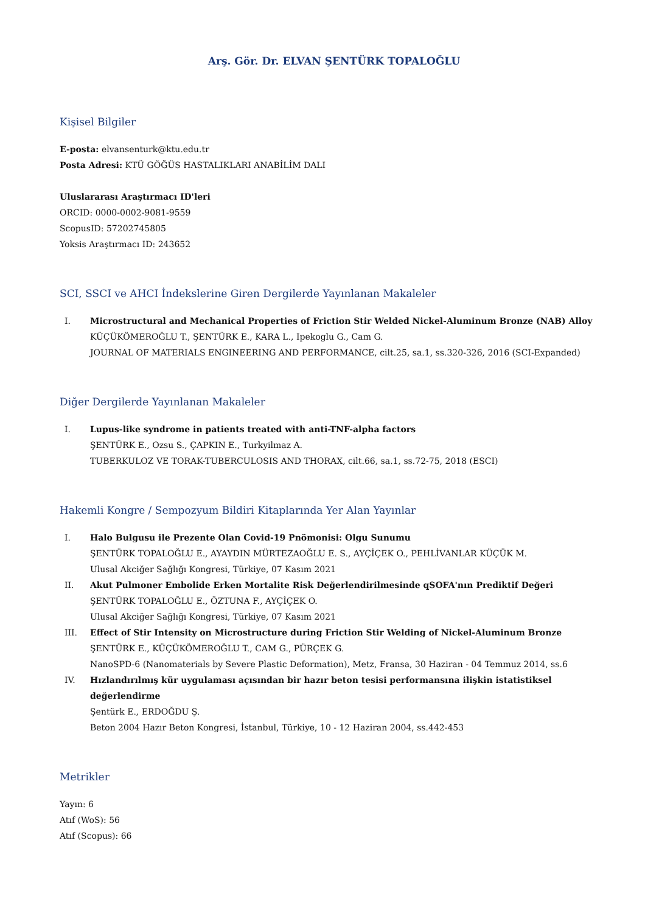Arş. Gör. Dr. ELVAN ŞENTÜRK TOPALOĞLU
Kişisel Bilgiler
E-posta: elvansenturk@ktu.edu.tr
Posta Adresi: KTÜ GÖĞÜS HASTALIKLARI ANABİLİM DALI
Uluslararası Araştırmacı ID'leri
ORCID: 0000-0002-9081-9559
ScopusID: 57202745805
Yoksis Araştırmacı ID: 243652
SCI, SSCI ve AHCI İndekslerine Giren Dergilerde Yayınlanan Makaleler
I. Microstructural and Mechanical Properties of Friction Stir Welded Nickel-Aluminum Bronze (NAB) Alloy
KÜÇÜKÖMEROĞLU T., ŞENTÜRK E., KARA L., Ipekoglu G., Cam G.
JOURNAL OF MATERIALS ENGINEERING AND PERFORMANCE, cilt.25, sa.1, ss.320-326, 2016 (SCI-Expanded)
Diğer Dergilerde Yayınlanan Makaleler
I. Lupus-like syndrome in patients treated with anti-TNF-alpha factors
ŞENTÜRK E., Ozsu S., ÇAPKIN E., Turkyilmaz A.
TUBERKULOZ VE TORAK-TUBERCULOSIS AND THORAX, cilt.66, sa.1, ss.72-75, 2018 (ESCI)
Hakemli Kongre / Sempozyum Bildiri Kitaplarında Yer Alan Yayınlar
I. Halo Bulgusu ile Prezente Olan Covid-19 Pnömonisi: Olgu Sunumu
ŞENTÜRK TOPALOĞLU E., AYAYDIN MÜRTEZAOĞLU E. S., AYÇİÇEK O., PEHLİVANLAR KÜÇÜK M.
Ulusal Akciğer Sağlığı Kongresi, Türkiye, 07 Kasım 2021
II. Akut Pulmoner Embolide Erken Mortalite Risk Değerlendirilmesinde qSOFA'nın Prediktif Değeri
ŞENTÜRK TOPALOĞLU E., ÖZTUNA F., AYÇİÇEK O.
Ulusal Akciğer Sağlığı Kongresi, Türkiye, 07 Kasım 2021
III. Effect of Stir Intensity on Microstructure during Friction Stir Welding of Nickel-Aluminum Bronze
ŞENTÜRK E., KÜÇÜKÖMEROĞLU T., CAM G., PÜRÇEK G.
NanoSPD-6 (Nanomaterials by Severe Plastic Deformation), Metz, Fransa, 30 Haziran - 04 Temmuz 2014, ss.6
IV. Hızlandırılmış kür uygulaması açısından bir hazır beton tesisi performansına ilişkin istatistiksel değerlendirme
Şentürk E., ERDOĞDU Ş.
Beton 2004 Hazır Beton Kongresi, İstanbul, Türkiye, 10 - 12 Haziran 2004, ss.442-453
Metrikler
Yayın: 6
Atıf (WoS): 56
Atıf (Scopus): 66